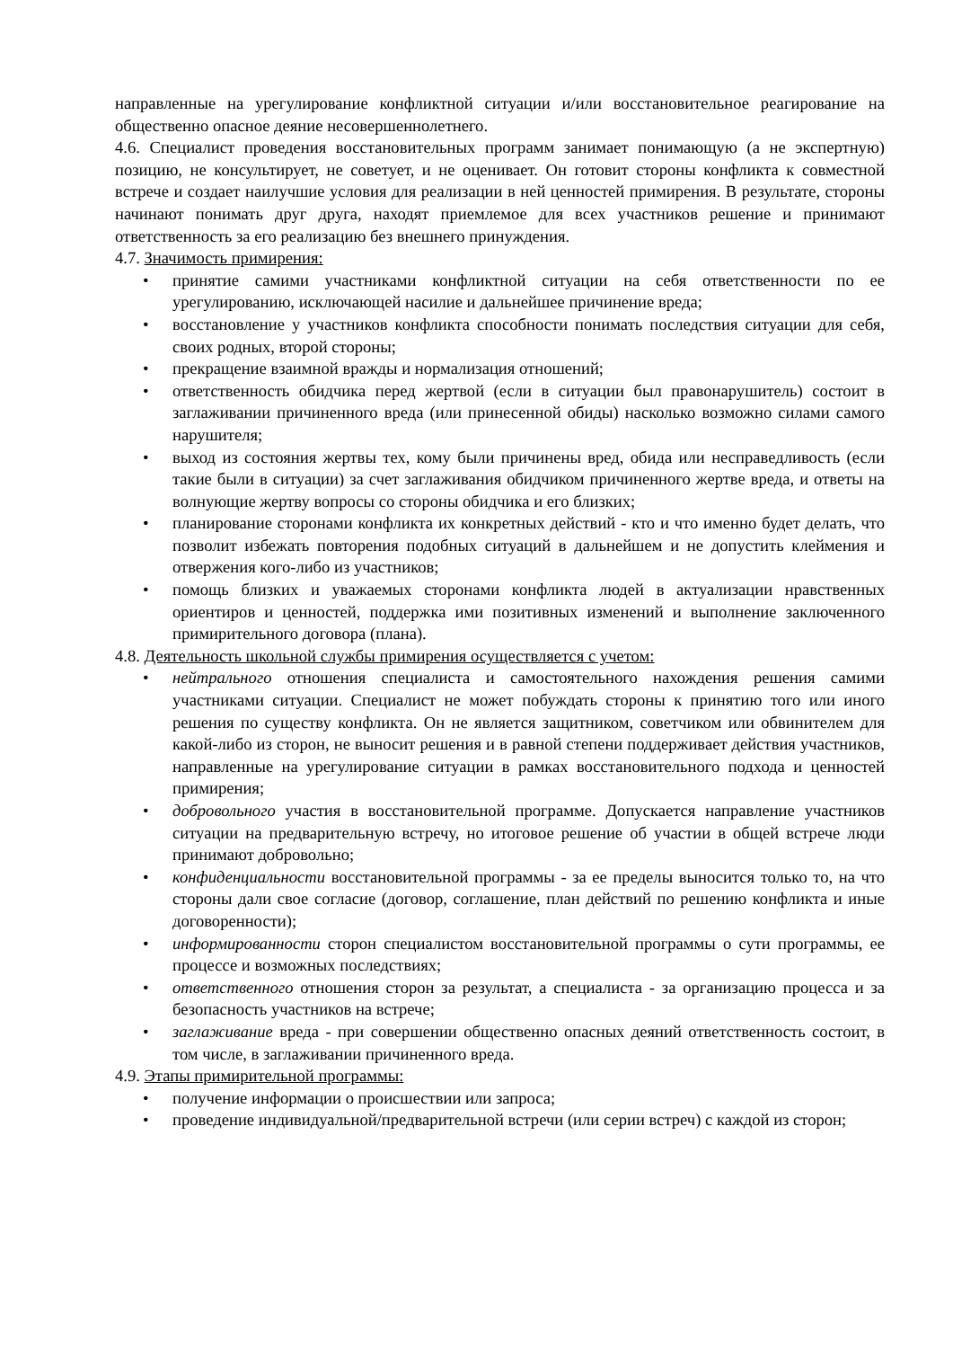направленные на урегулирование конфликтной ситуации и/или восстановительное реагирование на общественно опасное деяние несовершеннолетнего.
4.6. Специалист проведения восстановительных программ занимает понимающую (а не экспертную) позицию, не консультирует, не советует, и не оценивает. Он готовит стороны конфликта к совместной встрече и создает наилучшие условия для реализации в ней ценностей примирения. В результате, стороны начинают понимать друг друга, находят приемлемое для всех участников решение и принимают ответственность за его реализацию без внешнего принуждения.
4.7. Значимость примирения:
• принятие самими участниками конфликтной ситуации на себя ответственности по ее урегулированию, исключающей насилие и дальнейшее причинение вреда;
• восстановление у участников конфликта способности понимать последствия ситуации для себя, своих родных, второй стороны;
• прекращение взаимной вражды и нормализация отношений;
• ответственность обидчика перед жертвой (если в ситуации был правонарушитель) состоит в заглаживании причиненного вреда (или принесенной обиды) насколько возможно силами самого нарушителя;
• выход из состояния жертвы тех, кому были причинены вред, обида или несправедливость (если такие были в ситуации) за счет заглаживания обидчиком причиненного жертве вреда, и ответы на волнующие жертву вопросы со стороны обидчика и его близких;
• планирование сторонами конфликта их конкретных действий - кто и что именно будет делать, что позволит избежать повторения подобных ситуаций в дальнейшем и не допустить клеймения и отвержения кого-либо из участников;
• помощь близких и уважаемых сторонами конфликта людей в актуализации нравственных ориентиров и ценностей, поддержка ими позитивных изменений и выполнение заключенного примирительного договора (плана).
4.8. Деятельность школьной службы примирения осуществляется с учетом:
• нейтрального отношения специалиста и самостоятельного нахождения решения самими участниками ситуации. Специалист не может побуждать стороны к принятию того или иного решения по существу конфликта. Он не является защитником, советчиком или обвинителем для какой-либо из сторон, не выносит решения и в равной степени поддерживает действия участников, направленные на урегулирование ситуации в рамках восстановительного подхода и ценностей примирения;
• добровольного участия в восстановительной программе. Допускается направление участников ситуации на предварительную встречу, но итоговое решение об участии в общей встрече люди принимают добровольно;
• конфиденциальности восстановительной программы - за ее пределы выносится только то, на что стороны дали свое согласие (договор, соглашение, план действий по решению конфликта и иные договоренности);
• информированности сторон специалистом восстановительной программы о сути программы, ее процессе и возможных последствиях;
• ответственного отношения сторон за результат, а специалиста - за организацию процесса и за безопасность участников на встрече;
• заглаживание вреда - при совершении общественно опасных деяний ответственность состоит, в том числе, в заглаживании причиненного вреда.
4.9. Этапы примирительной программы:
• получение информации о происшествии или запроса;
• проведение индивидуальной/предварительной встречи (или серии встреч) с каждой из сторон;